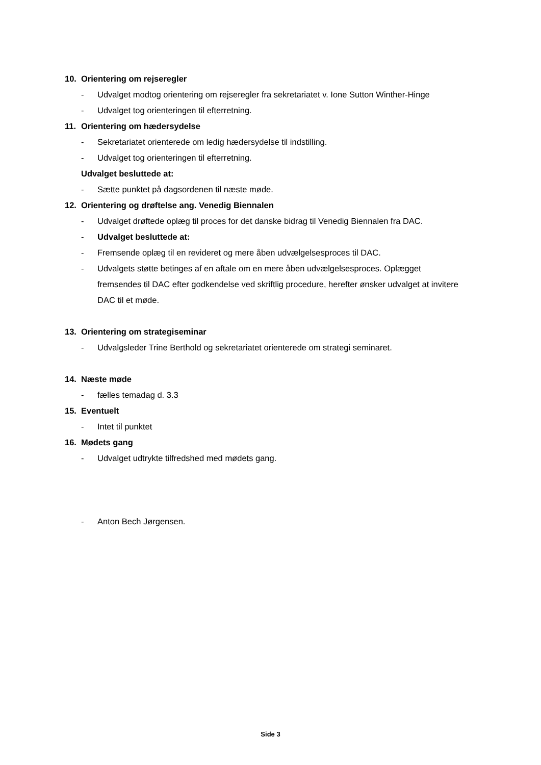10. Orientering om rejseregler
- Udvalget modtog orientering om rejseregler fra sekretariatet v. Ione Sutton Winther-Hinge
- Udvalget tog orienteringen til efterretning.
11. Orientering om hædersydelse
- Sekretariatet orienterede om ledig hædersydelse til indstilling.
- Udvalget tog orienteringen til efterretning.
Udvalget besluttede at:
- Sætte punktet på dagsordenen til næste møde.
12. Orientering og drøftelse ang. Venedig Biennalen
- Udvalget drøftede oplæg til proces for det danske bidrag til Venedig Biennalen fra DAC.
- Udvalget besluttede at:
- Fremsende oplæg til en revideret og mere åben udvælgelsesproces til DAC.
- Udvalgets støtte betinges af en aftale om en mere åben udvælgelsesproces. Oplægget fremsendes til DAC efter godkendelse ved skriftlig procedure, herefter ønsker udvalget at invitere DAC til et møde.
13. Orientering om strategiseminar
- Udvalgsleder Trine Berthold og sekretariatet orienterede om strategi seminaret.
14. Næste møde
- fælles temadag d. 3.3
15. Eventuelt
- Intet til punktet
16. Mødets gang
- Udvalget udtrykte tilfredshed med mødets gang.
- Anton Bech Jørgensen.
Side 3